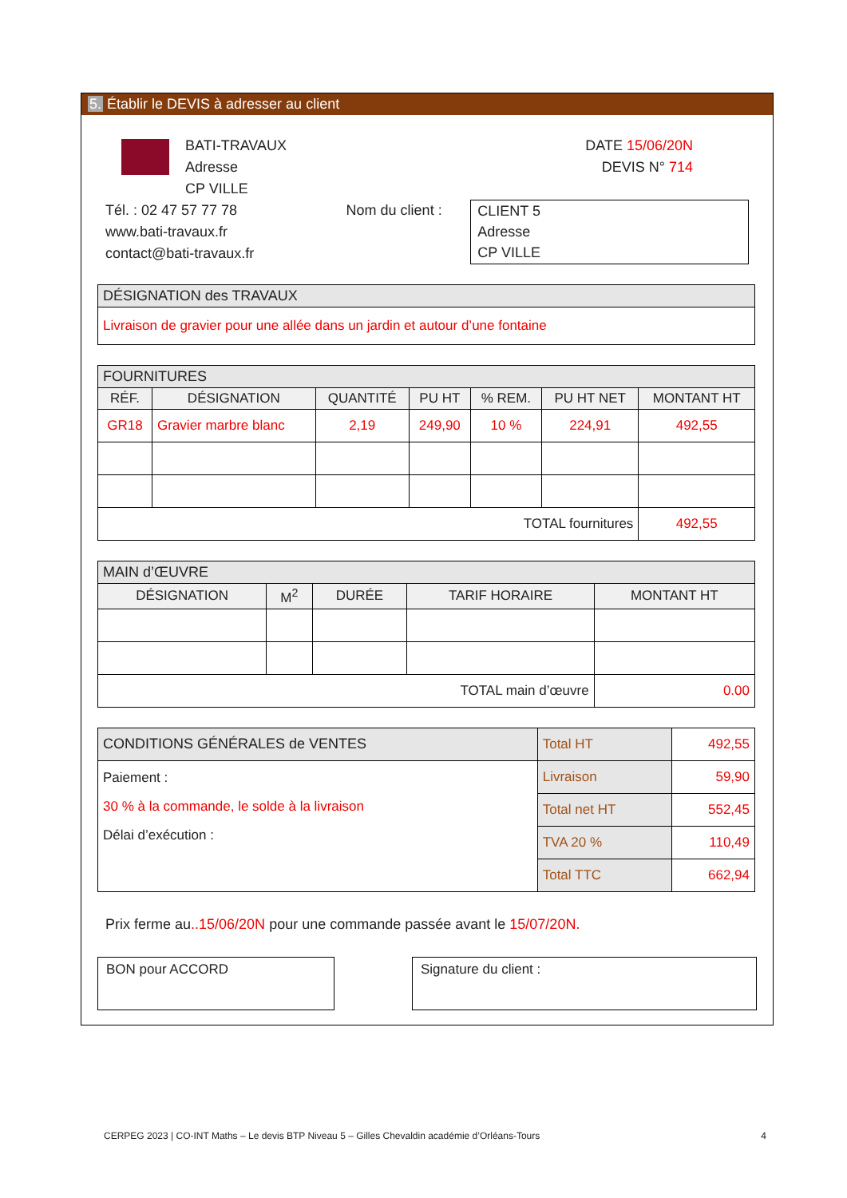5. Établir le DEVIS à adresser au client
BATI-TRAVAUX
Adresse
CP VILLE
DATE 15/06/20N
DEVIS N° 714
Tél. : 02 47 57 77 78
www.bati-travaux.fr
contact@bati-travaux.fr
Nom du client :
CLIENT 5
Adresse
CP VILLE
| DÉSIGNATION des TRAVAUX |
| --- |
| Livraison de gravier pour une allée dans un jardin et autour d’une fontaine |
| FOURNITURES | | | | | | |
| --- | --- | --- | --- | --- | --- | --- |
| RÉF. | DÉSIGNATION | QUANTITÉ | PU HT | % REM. | PU HT NET | MONTANT HT |
| GR18 | Gravier marbre blanc | 2,19 | 249,90 | 10 % | 224,91 | 492,55 |
| TOTAL fournitures | | | | | | 492,55 |
| MAIN d’ŒUVRE | | | | |
| --- | --- | --- | --- | --- |
| DÉSIGNATION | M<sup>2</sup> | DURÉE | TARIF HORAIRE | MONTANT HT |
| TOTAL main d’œuvre | | | | 0.00 |
| CONDITIONS GÉNÉRALES de VENTES | Total HT | 492,55 |
| Paiement : 30 % à la commande, le solde à la livraison Délai d’exécution : | Livraison | 59,90 |
| | Total net HT | 552,45 |
| | TVA 20 % | 110,49 |
| | Total TTC | 662,94 |
Prix ferme au..15/06/20N pour une commande passée avant le 15/07/20N.
BON pour ACCORD Signature du client :
CERPEG 2023 | CO-INT Maths – Le devis BTP Niveau 5 – Gilles Chevaldin académie d’Orléans-Tours 4